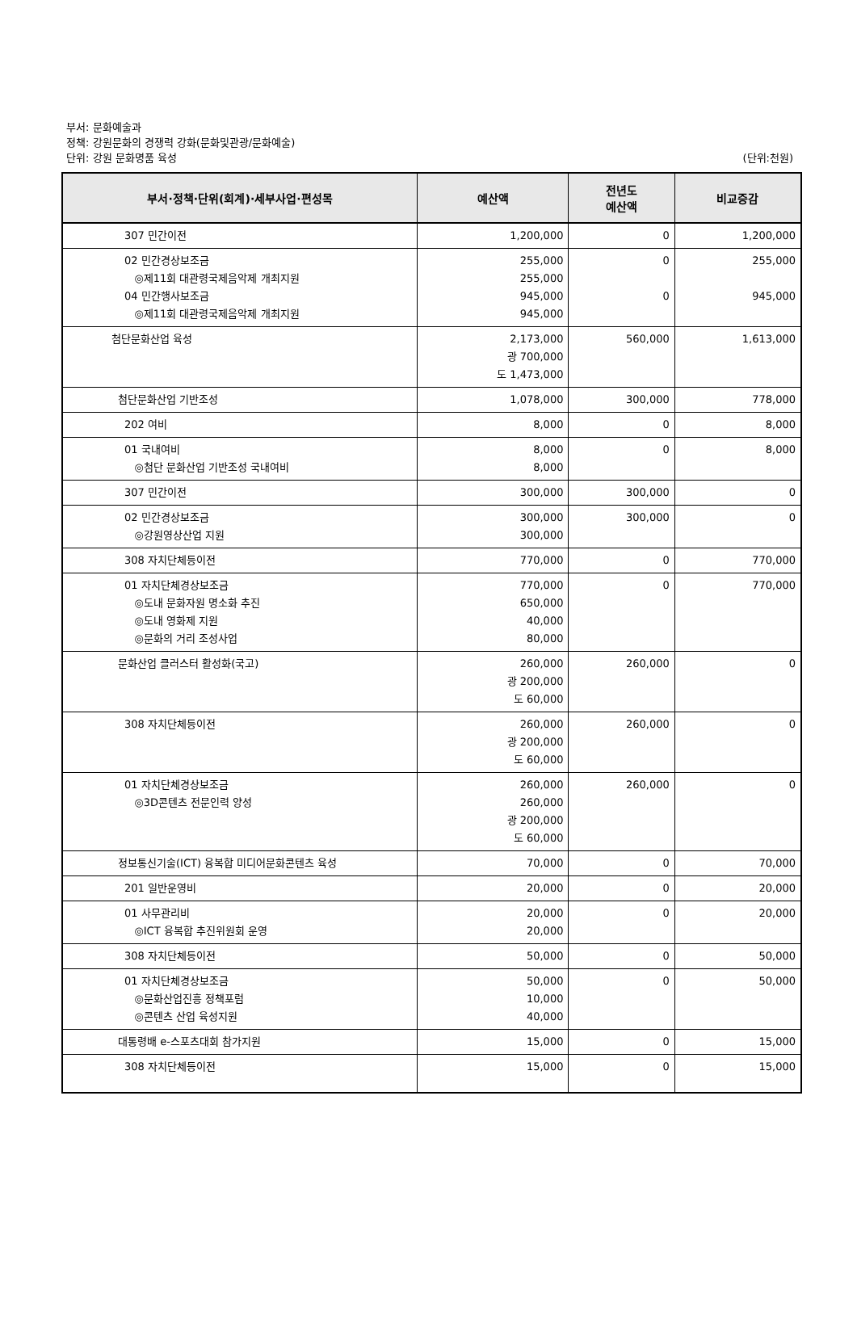부서: 문화예술과
정책: 강원문화의 경쟁력 강화(문화및관광/문화예술)
단위: 강원 문화명품 육성
(단위:천원)
| 부서·정책·단위(회계)·세부사업·편성목 | 예산액 | 전년도 예산액 | 비교증감 |
| --- | --- | --- | --- |
| 307 민간이전 | 1,200,000 | 0 | 1,200,000 |
| 02 민간경상보조금 ◎제11회 대관령국제음악제 개최지원 04 민간행사보조금 ◎제11회 대관령국제음악제 개최지원 | 255,000 255,000 945,000 945,000 | 0 0 | 255,000 945,000 |
| 첨단문화산업 육성 | 2,173,000 광 700,000 도 1,473,000 | 560,000 | 1,613,000 |
| 첨단문화산업 기반조성 | 1,078,000 | 300,000 | 778,000 |
| 202 여비 | 8,000 | 0 | 8,000 |
| 01 국내여비 ◎첨단 문화산업 기반조성 국내여비 | 8,000 8,000 | 0 | 8,000 |
| 307 민간이전 | 300,000 | 300,000 | 0 |
| 02 민간경상보조금 ◎강원영상산업 지원 | 300,000 300,000 | 300,000 | 0 |
| 308 자치단체등이전 | 770,000 | 0 | 770,000 |
| 01 자치단체경상보조금 ◎도내 문화자원 명소화 추진 ◎도내 영화제 지원 ◎문화의 거리 조성사업 | 770,000 650,000 40,000 80,000 | 0 | 770,000 |
| 문화산업 클러스터 활성화(국고) | 260,000 광 200,000 도 60,000 | 260,000 | 0 |
| 308 자치단체등이전 | 260,000 광 200,000 도 60,000 | 260,000 | 0 |
| 01 자치단체경상보조금 ◎3D콘텐츠 전문인력 양성 | 260,000 260,000 광 200,000 도 60,000 | 260,000 | 0 |
| 정보통신기술(ICT) 융복합 미디어문화콘텐츠 육성 | 70,000 | 0 | 70,000 |
| 201 일반운영비 | 20,000 | 0 | 20,000 |
| 01 사무관리비 ◎ICT 융복합 추진위원회 운영 | 20,000 20,000 | 0 | 20,000 |
| 308 자치단체등이전 | 50,000 | 0 | 50,000 |
| 01 자치단체경상보조금 ◎문화산업진흥 정책포럼 ◎콘텐츠 산업 육성지원 | 50,000 10,000 40,000 | 0 | 50,000 |
| 대통령배 e-스포츠대회 참가지원 | 15,000 | 0 | 15,000 |
| 308 자치단체등이전 | 15,000 | 0 | 15,000 |